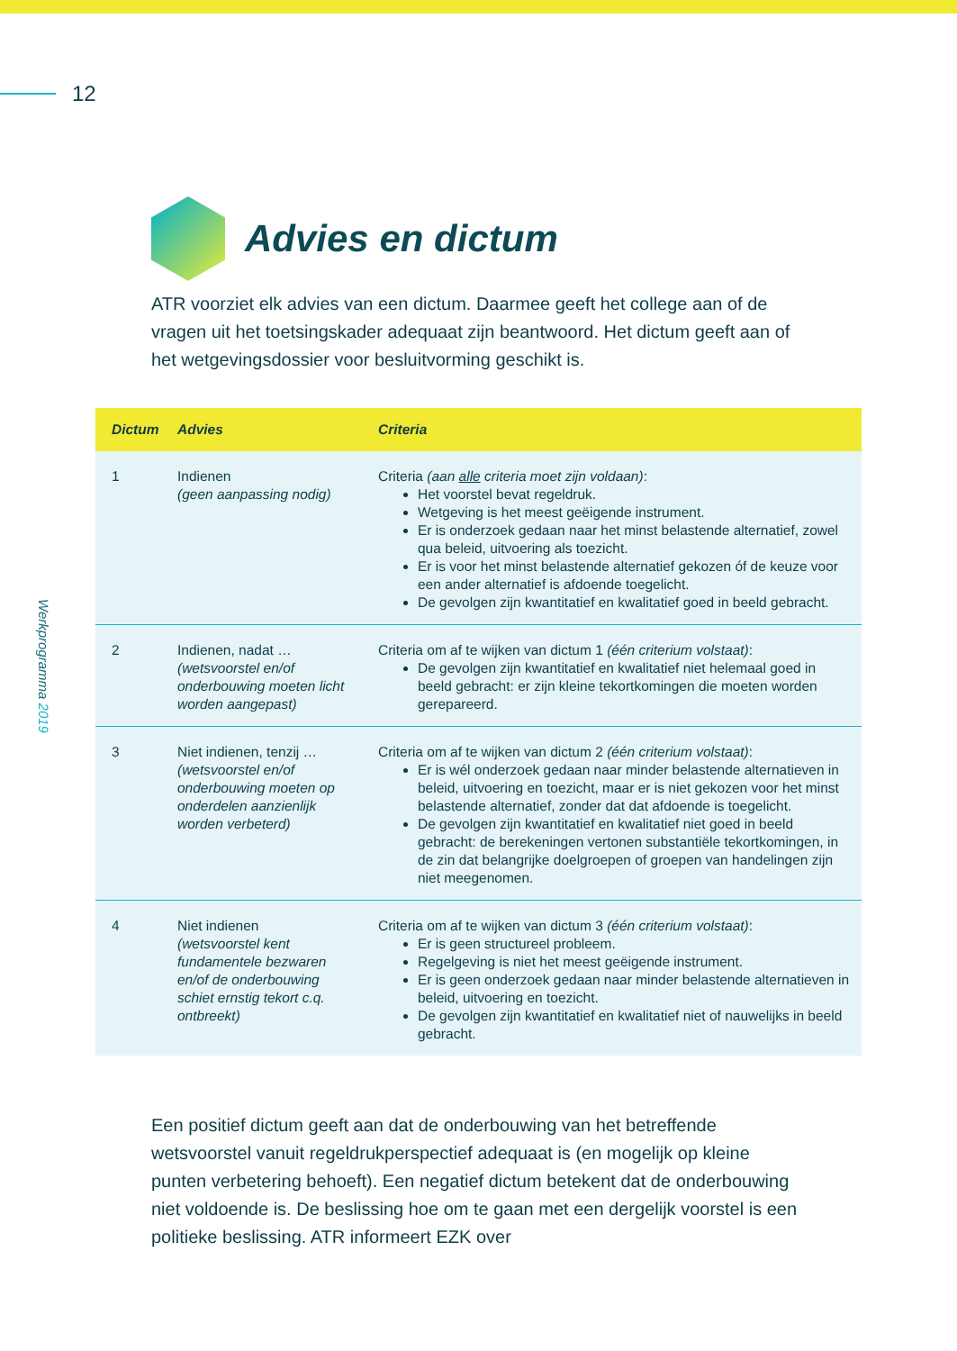12
Werkprogramma 2019
Advies en dictum
ATR voorziet elk advies van een dictum. Daarmee geeft het college aan of de vragen uit het toetsingskader adequaat zijn beantwoord. Het dictum geeft aan of het wetgevingsdossier voor besluitvorming geschikt is.
| Dictum | Advies | Criteria |
| --- | --- | --- |
| 1 | Indienen (geen aanpassing nodig) | Criteria (aan alle criteria moet zijn voldaan) : Het voorstel bevat regeldruk. Wetgeving is het meest geëigende instrument. Er is onderzoek gedaan naar het minst belastende alternatief, zowel qua beleid, uitvoering als toezicht. Er is voor het minst belastende alternatief gekozen óf de keuze voor een ander alternatief is afdoende toegelicht. De gevolgen zijn kwantitatief en kwalitatief goed in beeld gebracht. |
| 2 | Indienen, nadat … (wetsvoorstel en/of onderbouwing moeten licht worden aangepast) | Criteria om af te wijken van dictum 1 (één criterium volstaat) : De gevolgen zijn kwantitatief en kwalitatief niet helemaal goed in beeld gebracht: er zijn kleine tekortkomingen die moeten worden gerepareerd. |
| 3 | Niet indienen, tenzij … (wetsvoorstel en/of onderbouwing moeten op onderdelen aanzienlijk worden verbeterd) | Criteria om af te wijken van dictum 2 (één criterium volstaat) : Er is wél onderzoek gedaan naar minder belastende alternatieven in beleid, uitvoering en toezicht, maar er is niet gekozen voor het minst belastende alternatief, zonder dat dat afdoende is toegelicht. De gevolgen zijn kwantitatief en kwalitatief niet goed in beeld gebracht: de berekeningen vertonen substantiële tekortkomingen, in de zin dat belangrijke doelgroepen of groepen van handelingen zijn niet meegenomen. |
| 4 | Niet indienen (wetsvoorstel kent fundamentele bezwaren en/of de onderbouwing schiet ernstig tekort c.q. ontbreekt) | Criteria om af te wijken van dictum 3 (één criterium volstaat) : Er is geen structureel probleem. Regelgeving is niet het meest geëigende instrument. Er is geen onderzoek gedaan naar minder belastende alternatieven in beleid, uitvoering en toezicht. De gevolgen zijn kwantitatief en kwalitatief niet of nauwelijks in beeld gebracht. |
Een positief dictum geeft aan dat de onderbouwing van het betreffende wetsvoorstel vanuit regeldrukperspectief adequaat is (en mogelijk op kleine punten verbetering behoeft). Een negatief dictum betekent dat de onderbouwing niet voldoende is. De beslissing hoe om te gaan met een dergelijk voorstel is een politieke beslissing. ATR informeert EZK over